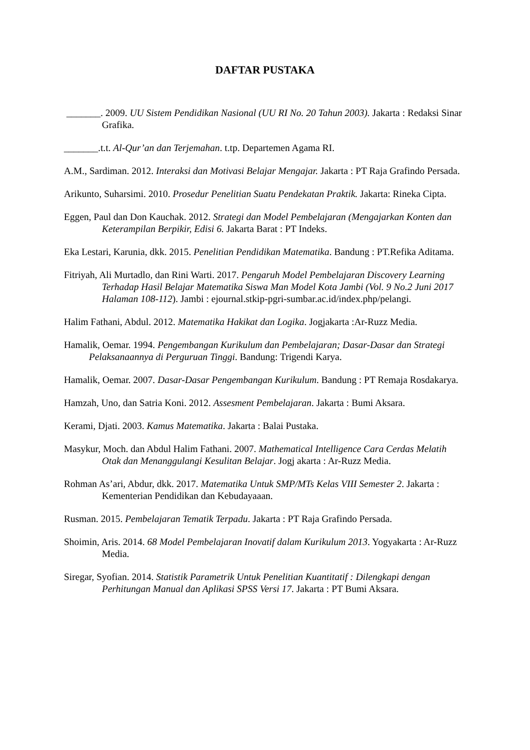DAFTAR PUSTAKA
_______. 2009. UU Sistem Pendidikan Nasional (UU RI No. 20 Tahun 2003). Jakarta : Redaksi Sinar Grafika.
_______.t.t. Al-Qur’an dan Terjemahan. t.tp. Departemen Agama RI.
A.M., Sardiman. 2012. Interaksi dan Motivasi Belajar Mengajar. Jakarta : PT Raja Grafindo Persada.
Arikunto, Suharsimi. 2010. Prosedur Penelitian Suatu Pendekatan Praktik. Jakarta: Rineka Cipta.
Eggen, Paul dan Don Kauchak. 2012. Strategi dan Model Pembelajaran (Mengajarkan Konten dan Keterampilan Berpikir, Edisi 6. Jakarta Barat : PT Indeks.
Eka Lestari, Karunia, dkk. 2015. Penelitian Pendidikan Matematika. Bandung : PT.Refika Aditama.
Fitriyah, Ali Murtadlo, dan Rini Warti. 2017. Pengaruh Model Pembelajaran Discovery Learning Terhadap Hasil Belajar Matematika Siswa Man Model Kota Jambi (Vol. 9 No.2 Juni 2017 Halaman 108-112). Jambi : ejournal.stkip-pgri-sumbar.ac.id/index.php/pelangi.
Halim Fathani, Abdul. 2012. Matematika Hakikat dan Logika. Jogjakarta :Ar-Ruzz Media.
Hamalik, Oemar. 1994. Pengembangan Kurikulum dan Pembelajaran; Dasar-Dasar dan Strategi Pelaksanaannya di Perguruan Tinggi. Bandung: Trigendi Karya.
Hamalik, Oemar. 2007. Dasar-Dasar Pengembangan Kurikulum. Bandung : PT Remaja Rosdakarya.
Hamzah, Uno, dan Satria Koni. 2012. Assesment Pembelajaran. Jakarta : Bumi Aksara.
Kerami, Djati. 2003. Kamus Matematika. Jakarta : Balai Pustaka.
Masykur, Moch. dan Abdul Halim Fathani. 2007. Mathematical Intelligence Cara Cerdas Melatih Otak dan Menanggulangi Kesulitan Belajar. Jogj akarta : Ar-Ruzz Media.
Rohman As’ari, Abdur, dkk. 2017. Matematika Untuk SMP/MTs Kelas VIII Semester 2. Jakarta : Kementerian Pendidikan dan Kebudayaaan.
Rusman. 2015. Pembelajaran Tematik Terpadu. Jakarta : PT Raja Grafindo Persada.
Shoimin, Aris. 2014. 68 Model Pembelajaran Inovatif dalam Kurikulum 2013. Yogyakarta : Ar-Ruzz Media.
Siregar, Syofian. 2014. Statistik Parametrik Untuk Penelitian Kuantitatif : Dilengkapi dengan Perhitungan Manual dan Aplikasi SPSS Versi 17. Jakarta : PT Bumi Aksara.